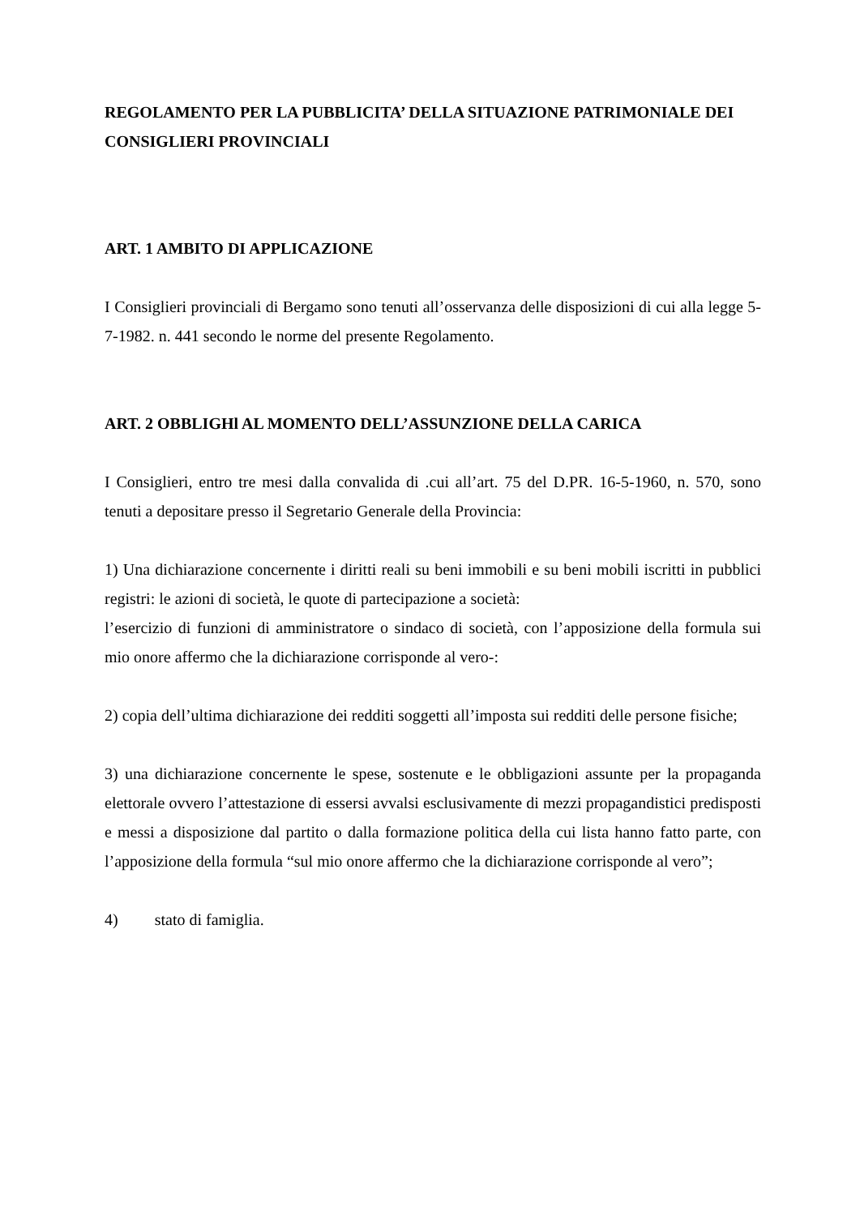REGOLAMENTO PER LA PUBBLICITA’ DELLA SITUAZIONE PATRIMONIALE DEI CONSIGLIERI PROVINCIALI
ART. 1 AMBITO DI APPLICAZIONE
I Consiglieri provinciali di Bergamo sono tenuti all’osservanza delle disposizioni di cui alla legge 5-7-1982. n. 441 secondo le norme del presente Regolamento.
ART. 2 OBBLIGHl AL MOMENTO DELL’ASSUNZIONE DELLA CARICA
I Consiglieri, entro tre mesi dalla convalida di .cui all’art. 75 del D.PR. 16-5-1960, n. 570, sono tenuti a depositare presso il Segretario Generale della Provincia:
1) Una dichiarazione concernente i diritti reali su beni immobili e su beni mobili iscritti in pubblici registri: le azioni di società, le quote di partecipazione a società:
l’esercizio di funzioni di amministratore o sindaco di società, con l’apposizione della formula sui mio onore affermo che la dichiarazione corrisponde al vero-:
2) copia dell’ultima dichiarazione dei redditi soggetti all’imposta sui redditi delle persone fisiche;
3) una dichiarazione concernente le spese, sostenute e le obbligazioni assunte per la propaganda elettorale ovvero l’attestazione di essersi avvalsi esclusivamente di mezzi propagandistici predisposti e messi a disposizione dal partito o dalla formazione politica della cui lista hanno fatto parte, con l’apposizione della formula “sul mio onore affermo che la dichiarazione corrisponde al vero”;
4) stato di famiglia.